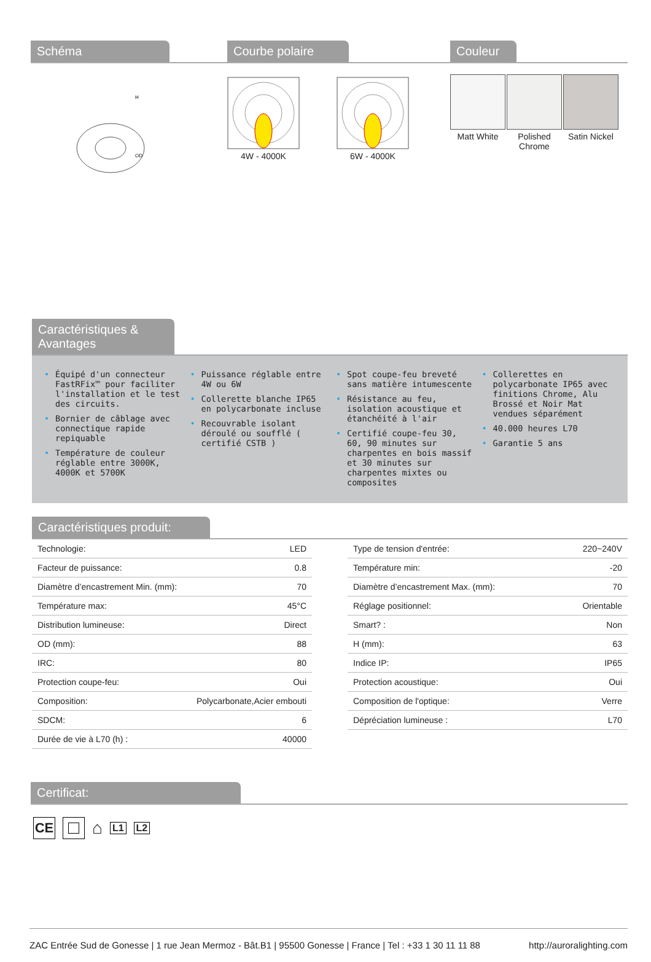Schéma
H
OD
Courbe polaire
4W - 4000K
6W - 4000K
Couleur
Matt White
Polished
Chrome
Satin Nickel
Caractéristiques &
Avantages
• Équipé d'un connecteur FastRFix™ pour faciliter l'installation et le test des circuits.
• Bornier de câblage avec connectique rapide repiquable
• Température de couleur réglable entre 3000K, 4000K et 5700K
• Puissance réglable entre 4W ou 6W
• Collerette blanche IP65 en polycarbonate incluse
• Recouvrable isolant déroulé ou soufflé ( certifié CSTB )
• Spot coupe-feu breveté sans matière intumescente
• Résistance au feu, isolation acoustique et étanchéité à l'air
• Certifié coupe-feu 30, 60, 90 minutes sur charpentes en bois massif et 30 minutes sur charpentes mixtes ou composites
• Collerettes en polycarbonate IP65 avec finitions Chrome, Alu Brossé et Noir Mat vendues séparément
• 40.000 heures L70
• Garantie 5 ans
Caractéristiques produit:
| Technologie: | LED |
| Facteur de puissance: | 0.8 |
| Diamètre d’encastrement Min. (mm): | 70 |
| Température max: | 45°C |
| Distribution lumineuse: | Direct |
| OD (mm): | 88 |
| IRC: | 80 |
| Protection coupe-feu: | Oui |
| Composition: | Polycarbonate,Acier embouti |
| SDCM: | 6 |
| Durée de vie à L70 (h) : | 40000 |
| Type de tension d'entrée: | 220~240V |
| Température min: | -20 |
| Diamètre d’encastrement Max. (mm): | 70 |
| Réglage positionnel: | Orientable |
| Smart? : | Non |
| H (mm): | 63 |
| Indice IP: | IP65 |
| Protection acoustique: | Oui |
| Composition de l'optique: | Verre |
| Dépréciation lumineuse : | L70 |
Certificat:
CE
⌂
L1 L2
ZAC Entrée Sud de Gonesse | 1 rue Jean Mermoz - Bât.B1 | 95500 Gonesse | France | Tel : +33 1 30 11 11 88 http://auroralighting.com